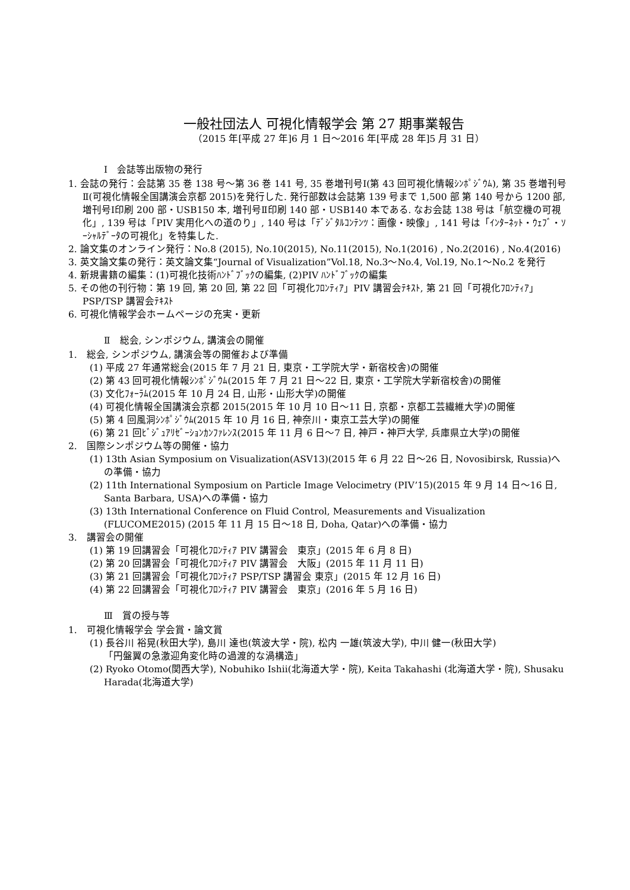一般社団法人 可視化情報学会 第 27 期事業報告
（2015 年[平成 27 年]6 月 1 日～2016 年[平成 28 年]5 月 31 日）
Ⅰ　会誌等出版物の発行
1. 会誌の発行：会誌第 35 巻 138 号～第 36 巻 141 号, 35 巻増刊号Ⅰ(第 43 回可視化情報ｼﾝﾎﾟｼﾞｳﾑ), 第 35 巻増刊号Ⅱ(可視化情報全国講演会京都 2015)を発行した. 発行部数は会誌第 139 号まで 1,500 部 第 140 号から 1200 部, 増刊号Ⅰ印刷 200 部・USB150 本, 増刊号Ⅱ印刷 140 部・USB140 本である. なお会誌 138 号は「航空機の可視化」, 139 号は「PIV 実用化への道のり」, 140 号は「ﾃﾞｼﾞﾀﾙｺﾝﾃﾝﾂ：画像・映像」, 141 号は「ｲﾝﾀｰﾈｯﾄ・ｳｪﾌﾞ・ｿｰｼｬﾙﾃﾞｰﾀの可視化」を特集した.
2. 論文集のオンライン発行：No.8 (2015), No.10(2015), No.11(2015), No.1(2016) , No.2(2016) , No.4(2016)
3. 英文論文集の発行：英文論文集“Journal of Visualization”Vol.18, No.3～No.4, Vol.19, No.1～No.2 を発行
4. 新規書籍の編集：(1)可視化技術ﾊﾝﾄﾞﾌﾞｯｸの編集, (2)PIV ﾊﾝﾄﾞﾌﾞｯｸの編集
5. その他の刊行物：第 19 回, 第 20 回, 第 22 回「可視化ﾌﾛﾝﾃｨｱ」PIV 講習会ﾃｷｽﾄ, 第 21 回「可視化ﾌﾛﾝﾃｨｱ」PSP/TSP 講習会ﾃｷｽﾄ
6. 可視化情報学会ホームページの充実・更新
Ⅱ　総会, シンポジウム, 講演会の開催
1.　総会, シンポジウム, 講演会等の開催および準備
(1) 平成 27 年通常総会(2015 年 7 月 21 日, 東京・工学院大学・新宿校舎)の開催
(2) 第 43 回可視化情報ｼﾝﾎﾟｼﾞｳﾑ(2015 年 7 月 21 日～22 日, 東京・工学院大学新宿校舎)の開催
(3) 文化ﾌｫｰﾗﾑ(2015 年 10 月 24 日, 山形・山形大学)の開催
(4) 可視化情報全国講演会京都 2015(2015 年 10 月 10 日～11 日, 京都・京都工芸繊維大学)の開催
(5) 第 4 回風洞ｼﾝﾎﾟｼﾞｳﾑ(2015 年 10 月 16 日, 神奈川・東京工芸大学)の開催
(6) 第 21 回ﾋﾞｼﾞｭｱﾘｾﾞｰｼｮﾝｶﾝﾌｧﾚﾝｽ(2015 年 11 月 6 日～7 日, 神戸・神戸大学, 兵庫県立大学)の開催
2.　国際シンポジウム等の開催・協力
(1) 13th Asian Symposium on Visualization(ASV13)(2015 年 6 月 22 日～26 日, Novosibirsk, Russia)への準備・協力
(2) 11th International Symposium on Particle Image Velocimetry (PIV’15)(2015 年 9 月 14 日～16 日, Santa Barbara, USA)への準備・協力
(3) 13th International Conference on Fluid Control, Measurements and Visualization (FLUCOME2015) (2015 年 11 月 15 日～18 日, Doha, Qatar)への準備・協力
3.　講習会の開催
(1) 第 19 回講習会「可視化ﾌﾛﾝﾃｨｱ PIV 講習会　東京」(2015 年 6 月 8 日)
(2) 第 20 回講習会「可視化ﾌﾛﾝﾃｨｱ PIV 講習会　大阪」(2015 年 11 月 11 日)
(3) 第 21 回講習会「可視化ﾌﾛﾝﾃｨｱ PSP/TSP 講習会 東京」(2015 年 12 月 16 日)
(4) 第 22 回講習会「可視化ﾌﾛﾝﾃｨｱ PIV 講習会　東京」(2016 年 5 月 16 日)
Ⅲ　賞の授与等
1.　可視化情報学会 学会賞・論文賞
(1) 長谷川 裕晃(秋田大学), 島川 達也(筑波大学・院), 松内 一雄(筑波大学), 中川 健一(秋田大学)
「円盤翼の急激迎角変化時の過渡的な渦構造」
(2) Ryoko Otomo(関西大学), Nobuhiko Ishii(北海道大学・院), Keita Takahashi (北海道大学・院), Shusaku Harada(北海道大学)